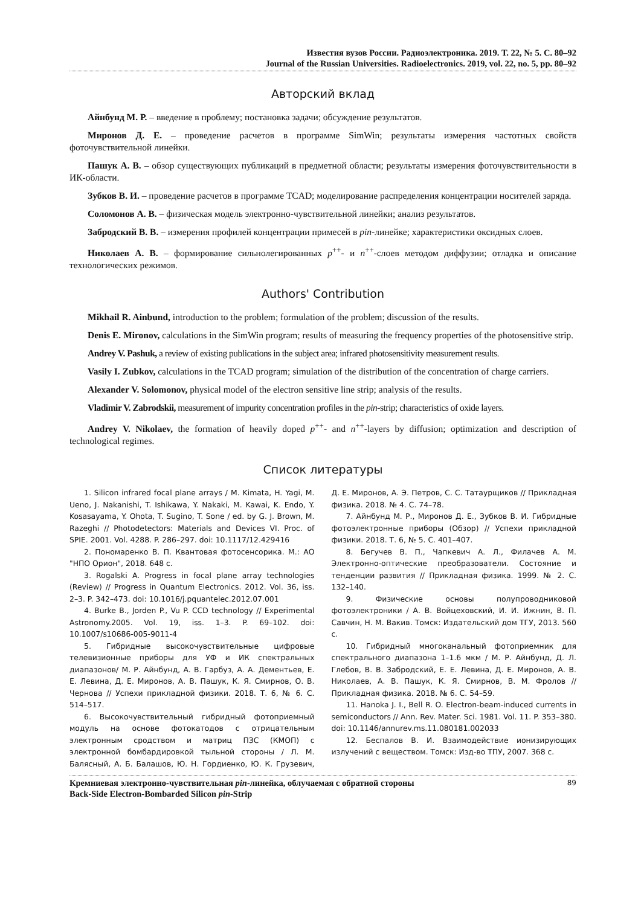Известия вузов России. Радиоэлектроника. 2019. Т. 22, № 5. С. 80–92
Journal of the Russian Universities. Radioelectronics. 2019, vol. 22, no. 5, pp. 80–92
Авторский вклад
Айнбунд М. Р. – введение в проблему; постановка задачи; обсуждение результатов.
Миронов Д. Е. – проведение расчетов в программе SimWin; результаты измерения частотных свойств фоточувствительной линейки.
Пашук А. В. – обзор существующих публикаций в предметной области; результаты измерения фоточувствительности в ИК-области.
Зубков В. И. – проведение расчетов в программе TCAD; моделирование распределения концентрации носителей заряда.
Соломонов А. В. – физическая модель электронно-чувствительной линейки; анализ результатов.
Забродский В. В. – измерения профилей концентрации примесей в pin-линейке; характеристики оксидных слоев.
Николаев А. В. – формирование сильнолегированных p<sup>++</sup>- и n<sup>++</sup>-слоев методом диффузии; отладка и описание технологических режимов.
Authors' Contribution
Mikhail R. Ainbund, introduction to the problem; formulation of the problem; discussion of the results.
Denis E. Mironov, calculations in the SimWin program; results of measuring the frequency properties of the photosensitive strip.
Andrey V. Pashuk, a review of existing publications in the subject area; infrared photosensitivity measurement results.
Vasily I. Zubkov, calculations in the TCAD program; simulation of the distribution of the concentration of charge carriers.
Alexander V. Solomonov, physical model of the electron sensitive line strip; analysis of the results.
Vladimir V. Zabrodskii, measurement of impurity concentration profiles in the pin-strip; characteristics of oxide layers.
Andrey V. Nikolaev, the formation of heavily doped p<sup>++</sup>- and n<sup>++</sup>-layers by diffusion; optimization and description of technological regimes.
Список литературы
1. Silicon infrared focal plane arrays / M. Kimata, H. Yagi, M. Ueno, J. Nakanishi, T. Ishikawa, Y. Nakaki, M. Kawai, K. Endo, Y. Kosasayama, Y. Ohota, T. Sugino, T. Sone / ed. by G. J. Brown, M. Razeghi // Photodetectors: Materials and Devices VI. Proc. of SPIE. 2001. Vol. 4288. P. 286–297. doi: 10.1117/12.429416
2. Пономаренко В. П. Квантовая фотосенсорика. М.: АО "НПО Орион", 2018. 648 с.
3. Rogalski A. Progress in focal plane array technologies (Review) // Progress in Quantum Electronics. 2012. Vol. 36, iss. 2–3. P. 342–473. doi: 10.1016/j.pquantelec.2012.07.001
4. Burke B., Jorden P., Vu P. CCD technology // Experimental Astronomy.2005. Vol. 19, iss. 1–3. P. 69–102. doi: 10.1007/s10686-005-9011-4
5. Гибридные высокочувствительные цифровые телевизионные приборы для УФ и ИК спектральных диапазонов/ М. Р. Айнбунд, А. В. Гарбуз, А. А. Дементьев, Е. Е. Левина, Д. Е. Миронов, А. В. Пашук, К. Я. Смирнов, О. В. Чернова // Успехи прикладной физики. 2018. Т. 6, № 6. С. 514–517.
6. Высокочувствительный гибридный фотоприемный модуль на основе фотокатодов с отрицательным электронным сродством и матриц ПЗС (КМОП) с электронной бомбардировкой тыльной стороны / Л. М. Балясный, А. Б. Балашов, Ю. Н. Гордиенко, Ю. К. Грузевич, Д. Е. Миронов, А. Э. Петров, С. С. Татаурщиков // Прикладная физика. 2018. № 4. С. 74–78.
7. Айнбунд М. Р., Миронов Д. Е., Зубков В. И. Гибридные фотоэлектронные приборы (Обзор) // Успехи прикладной физики. 2018. Т. 6, № 5. С. 401–407.
8. Бегучев В. П., Чапкевич А. Л., Филачев А. М. Электронно-оптические преобразователи. Состояние и тенденции развития // Прикладная физика. 1999. № 2. С. 132–140.
9. Физические основы полупроводниковой фотоэлектроники / А. В. Войцеховский, И. И. Ижнин, В. П. Савчин, Н. М. Вакив. Томск: Издательский дом ТГУ, 2013. 560 с.
10. Гибридный многоканальный фотоприемник для спектрального диапазона 1–1.6 мкм / М. Р. Айнбунд, Д. Л. Глебов, В. В. Забродский, Е. Е. Левина, Д. Е. Миронов, А. В. Николаев, А. В. Пашук, К. Я. Смирнов, В. М. Фролов // Прикладная физика. 2018. № 6. С. 54–59.
11. Hanoka J. I., Bell R. O. Electron-beam-induced currents in semiconductors // Ann. Rev. Mater. Sci. 1981. Vol. 11. P. 353–380. doi: 10.1146/annurev.ms.11.080181.002033
12. Беспалов В. И. Взаимодействие ионизирующих излучений с веществом. Томск: Изд-во ТПУ, 2007. 368 с.
Кремниевая электронно-чувствительная pin-линейка, облучаемая с обратной стороны
Back-Side Electron-Bombarded Silicon pin-Strip
89